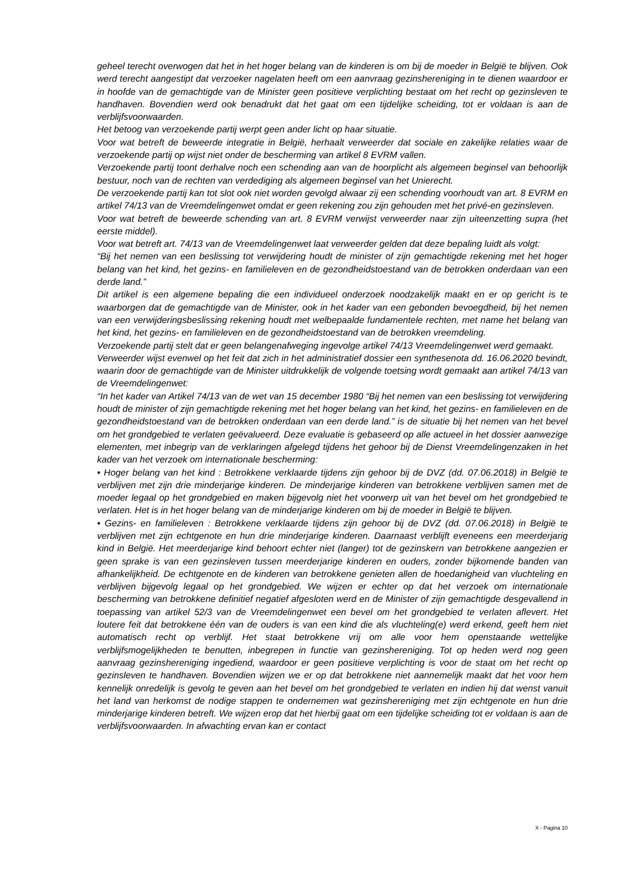geheel terecht overwogen dat het in het hoger belang van de kinderen is om bij de moeder in België te blijven. Ook werd terecht aangestipt dat verzoeker nagelaten heeft om een aanvraag gezinshereniging in te dienen waardoor er in hoofde van de gemachtigde van de Minister geen positieve verplichting bestaat om het recht op gezinsleven te handhaven. Bovendien werd ook benadrukt dat het gaat om een tijdelijke scheiding, tot er voldaan is aan de verblijfsvoorwaarden.
Het betoog van verzoekende partij werpt geen ander licht op haar situatie.
Voor wat betreft de beweerde integratie in België, herhaalt verweerder dat sociale en zakelijke relaties waar de verzoekende partij op wijst niet onder de bescherming van artikel 8 EVRM vallen.
Verzoekende partij toont derhalve noch een schending aan van de hoorplicht als algemeen beginsel van behoorlijk bestuur, noch van de rechten van verdediging als algemeen beginsel van het Unierecht.
De verzoekende partij kan tot slot ook niet worden gevolgd alwaar zij een schending voorhoudt van art. 8 EVRM en artikel 74/13 van de Vreemdelingenwet omdat er geen rekening zou zijn gehouden met het privé-en gezinsleven.
Voor wat betreft de beweerde schending van art. 8 EVRM verwijst verweerder naar zijn uiteenzetting supra (het eerste middel).
Voor wat betreft art. 74/13 van de Vreemdelingenwet laat verweerder gelden dat deze bepaling luidt als volgt:
“Bij het nemen van een beslissing tot verwijdering houdt de minister of zijn gemachtigde rekening met het hoger belang van het kind, het gezins- en familieleven en de gezondheidstoestand van de betrokken onderdaan van een derde land.”
Dit artikel is een algemene bepaling die een individueel onderzoek noodzakelijk maakt en er op gericht is te waarborgen dat de gemachtigde van de Minister, ook in het kader van een gebonden bevoegdheid, bij het nemen van een verwijderingsbeslissing rekening houdt met welbepaalde fundamentele rechten, met name het belang van het kind, het gezins- en familieleven en de gezondheidstoestand van de betrokken vreemdeling.
Verzoekende partij stelt dat er geen belangenafweging ingevolge artikel 74/13 Vreemdelingenwet werd gemaakt.
Verweerder wijst evenwel op het feit dat zich in het administratief dossier een synthesenota dd. 16.06.2020 bevindt, waarin door de gemachtigde van de Minister uitdrukkelijk de volgende toetsing wordt gemaakt aan artikel 74/13 van de Vreemdelingenwet:
“In het kader van Artikel 74/13 van de wet van 15 december 1980 “Bij het nemen van een beslissing tot verwijdering houdt de minister of zijn gemachtigde rekening met het hoger belang van het kind, het gezins- en familieleven en de gezondheidstoestand van de betrokken onderdaan van een derde land.” is de situatie bij het nemen van het bevel om het grondgebied te verlaten geëvalueerd. Deze evaluatie is gebaseerd op alle actueel in het dossier aanwezige elementen, met inbegrip van de verklaringen afgelegd tijdens het gehoor bij de Dienst Vreemdelingenzaken in het kader van het verzoek om internationale bescherming:
• Hoger belang van het kind : Betrokkene verklaarde tijdens zijn gehoor bij de DVZ (dd. 07.06.2018) in België te verblijven met zijn drie minderjarige kinderen. De minderjarige kinderen van betrokkene verblijven samen met de moeder legaal op het grondgebied en maken bijgevolg niet het voorwerp uit van het bevel om het grondgebied te verlaten. Het is in het hoger belang van de minderjarige kinderen om bij de moeder in België te blijven.
• Gezins- en familieleven : Betrokkene verklaarde tijdens zijn gehoor bij de DVZ (dd. 07.06.2018) in België te verblijven met zijn echtgenote en hun drie minderjarige kinderen. Daarnaast verblijft eveneens een meerderjarig kind in België. Het meerderjarige kind behoort echter niet (langer) tot de gezinskern van betrokkene aangezien er geen sprake is van een gezinsleven tussen meerderjarige kinderen en ouders, zonder bijkomende banden van afhankelijkheid. De echtgenote en de kinderen van betrokkene genieten allen de hoedanigheid van vluchteling en verblijven bijgevolg legaal op het grondgebied. We wijzen er echter op dat het verzoek om internationale bescherming van betrokkene definitief negatief afgesloten werd en de Minister of zijn gemachtigde desgevallend in toepassing van artikel 52/3 van de Vreemdelingenwet een bevel om het grondgebied te verlaten aflevert. Het loutere feit dat betrokkene één van de ouders is van een kind die als vluchteling(e) werd erkend, geeft hem niet automatisch recht op verblijf. Het staat betrokkene vrij om alle voor hem openstaande wettelijke verblijfsmogelijkheden te benutten, inbegrepen in functie van gezinshereniging. Tot op heden werd nog geen aanvraag gezinshereniging ingediend, waardoor er geen positieve verplichting is voor de staat om het recht op gezinsleven te handhaven. Bovendien wijzen we er op dat betrokkene niet aannemelijk maakt dat het voor hem kennelijk onredelijk is gevolg te geven aan het bevel om het grondgebied te verlaten en indien hij dat wenst vanuit het land van herkomst de nodige stappen te ondernemen wat gezinshereniging met zijn echtgenote en hun drie minderjarige kinderen betreft. We wijzen erop dat het hierbij gaat om een tijdelijke scheiding tot er voldaan is aan de verblijfsvoorwaarden. In afwachting ervan kan er contact
X - Pagina 10